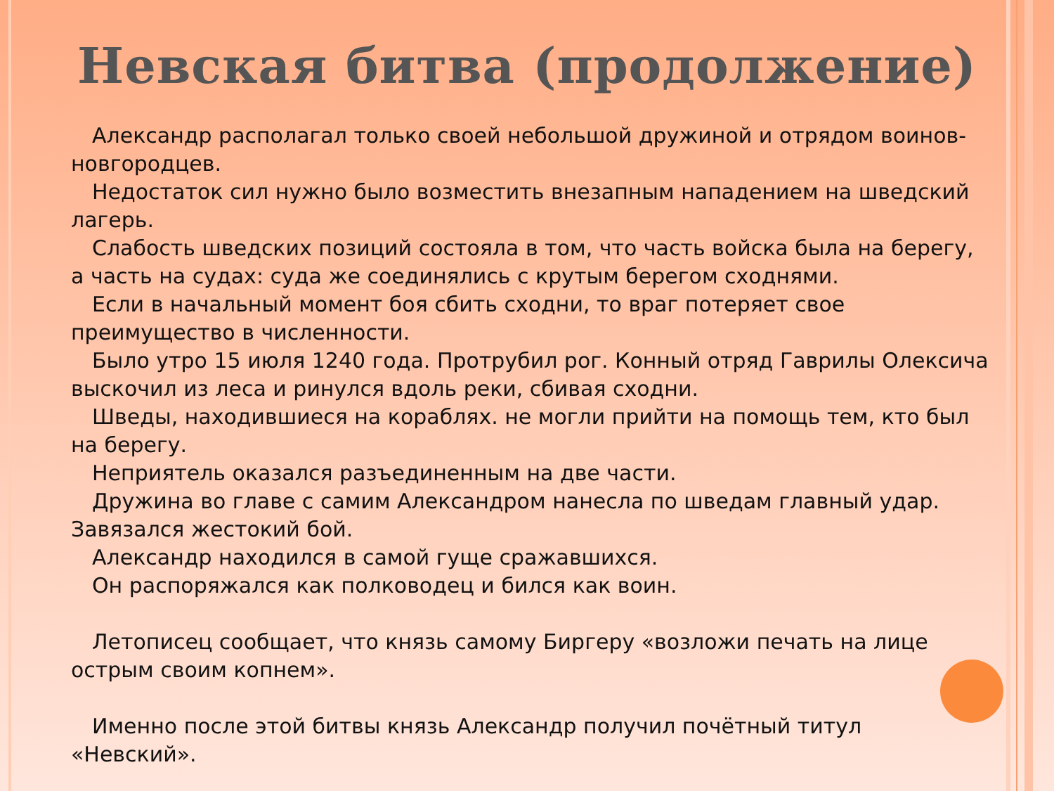Невская битва (продолжение)
Александр располагал только своей небольшой дружиной и отрядом воинов-новгородцев.
Недостаток сил нужно было возместить внезапным нападением на шведский лагерь.
Слабость шведских позиций состояла в том, что часть войска была на берегу, а часть на судах: суда же соединялись с крутым берегом сходнями.
Если в начальный момент боя сбить сходни, то враг потеряет свое преимущество в численности.
Было утро 15 июля 1240 года. Протрубил рог. Конный отряд Гаврилы Олексича выскочил из леса и ринулся вдоль реки, сбивая сходни.
Шведы, находившиеся на кораблях. не могли прийти на помощь тем, кто был на берегу.
Неприятель оказался разъединенным на две части.
Дружина во главе с самим Александром нанесла по шведам главный удар. Завязался жестокий бой.
Александр находился в самой гуще сражавшихся.
Он распоряжался как полководец и бился как воин.
Летописец сообщает, что князь самому Биргеру «возложи печать на лице острым своим копнем».
Именно после этой битвы князь Александр получил почётный титул «Невский».